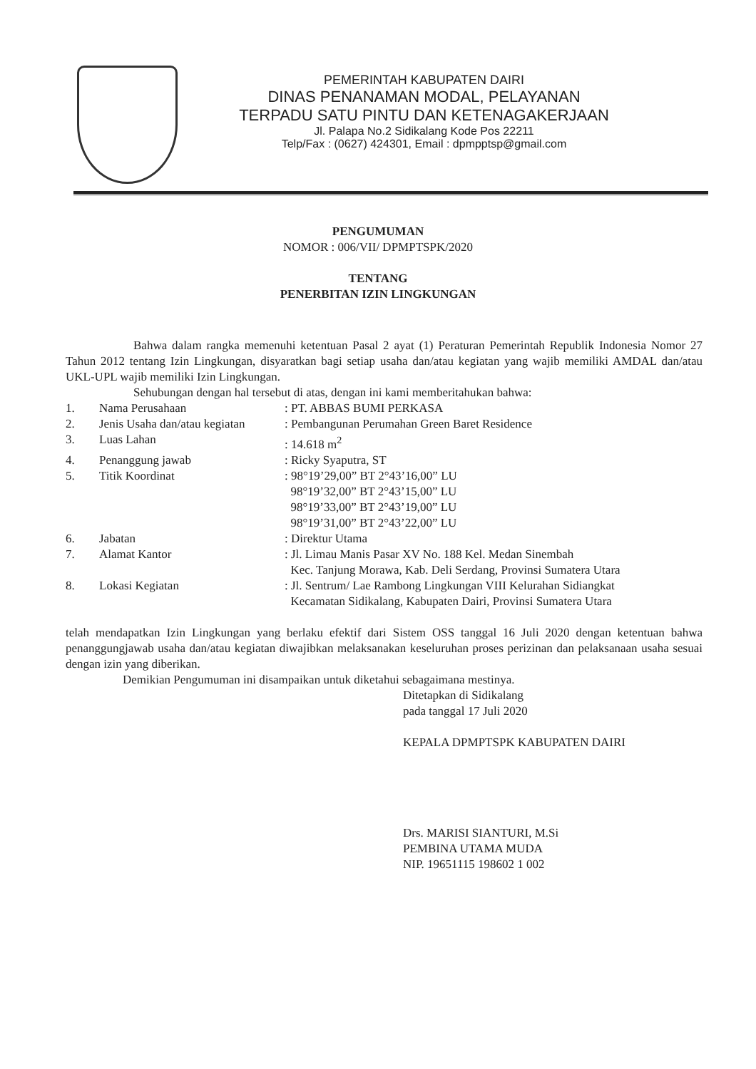PEMERINTAH KABUPATEN DAIRI
DINAS PENANAMAN MODAL, PELAYANAN
TERPADU SATU PINTU DAN KETENAGAKERJAAN
Jl. Palapa No.2 Sidikalang Kode Pos 22211
Telp/Fax : (0627) 424301, Email : dpmpptsp@gmail.com
PENGUMUMAN
NOMOR : 006/VII/ DPMPTSPK/2020
TENTANG
PENERBITAN IZIN LINGKUNGAN
Bahwa dalam rangka memenuhi ketentuan Pasal 2 ayat (1) Peraturan Pemerintah Republik Indonesia Nomor 27 Tahun 2012 tentang Izin Lingkungan, disyaratkan bagi setiap usaha dan/atau kegiatan yang wajib memiliki AMDAL dan/atau UKL-UPL wajib memiliki Izin Lingkungan.
Sehubungan dengan hal tersebut di atas, dengan ini kami memberitahukan bahwa:
| 1. | Nama Perusahaan | : PT. ABBAS BUMI PERKASA |
| 2. | Jenis Usaha dan/atau kegiatan | : Pembangunan Perumahan Green Baret Residence |
| 3. | Luas Lahan | : 14.618 m<sup>2</sup> |
| 4. | Penanggung jawab | : Ricky Syaputra, ST |
| 5. | Titik Koordinat | : 98°19’29,00” BT 2°43’16,00” LU 98°19’32,00” BT 2°43’15,00” LU 98°19’33,00” BT 2°43’19,00” LU 98°19’31,00” BT 2°43’22,00” LU |
| 6. | Jabatan | : Direktur Utama |
| 7. | Alamat Kantor | : Jl. Limau Manis Pasar XV No. 188 Kel. Medan Sinembah Kec. Tanjung Morawa, Kab. Deli Serdang, Provinsi Sumatera Utara |
| 8. | Lokasi Kegiatan | : Jl. Sentrum/ Lae Rambong Lingkungan VIII Kelurahan Sidiangkat Kecamatan Sidikalang, Kabupaten Dairi, Provinsi Sumatera Utara |
telah mendapatkan Izin Lingkungan yang berlaku efektif dari Sistem OSS tanggal 16 Juli 2020 dengan ketentuan bahwa penanggungjawab usaha dan/atau kegiatan diwajibkan melaksanakan keseluruhan proses perizinan dan pelaksanaan usaha sesuai dengan izin yang diberikan.
Demikian Pengumuman ini disampaikan untuk diketahui sebagaimana mestinya.
Ditetapkan di Sidikalang
pada tanggal 17 Juli 2020
KEPALA DPMPTSPK KABUPATEN DAIRI
Drs. MARISI SIANTURI, M.Si
PEMBINA UTAMA MUDA
NIP. 19651115 198602 1 002